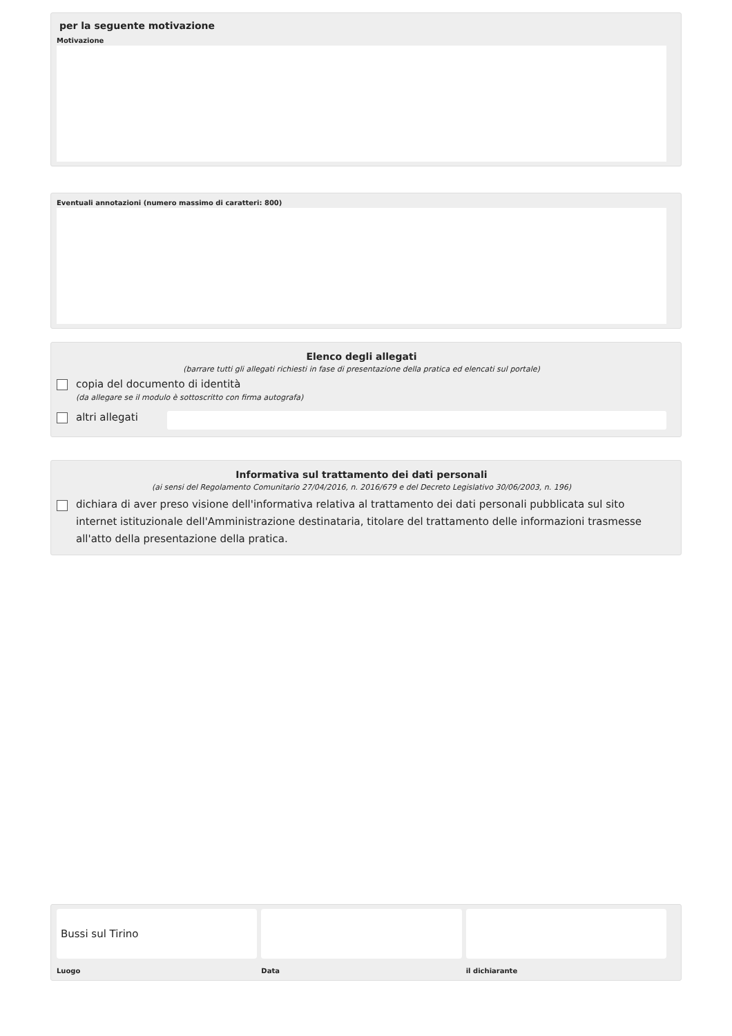per la seguente motivazione
Motivazione
Eventuali annotazioni (numero massimo di caratteri: 800)
Elenco degli allegati
(barrare tutti gli allegati richiesti in fase di presentazione della pratica ed elencati sul portale)
copia del documento di identità
(da allegare se il modulo è sottoscritto con firma autografa)
altri allegati
Informativa sul trattamento dei dati personali
(ai sensi del Regolamento Comunitario 27/04/2016, n. 2016/679 e del Decreto Legislativo 30/06/2003, n. 196)
dichiara di aver preso visione dell'informativa relativa al trattamento dei dati personali pubblicata sul sito internet istituzionale dell'Amministrazione destinataria, titolare del trattamento delle informazioni trasmesse all'atto della presentazione della pratica.
Bussi sul Tirino
Luogo
Data il dichiarante